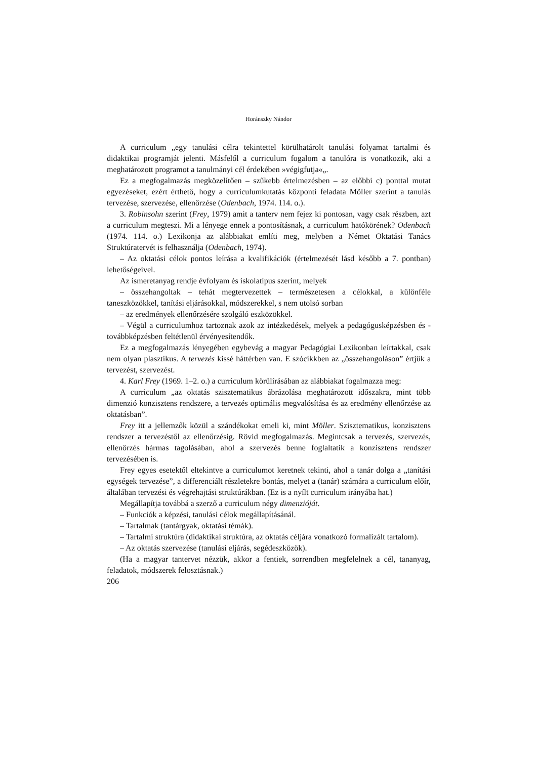Horánszky Nándor
A curriculum „egy tanulási célra tekintettel körülhatárolt tanulási folyamat tartalmi és didaktikai programját jelenti. Másfelől a curriculum fogalom a tanulóra is vonatkozik, aki a meghatározott programot a tanulmányi cél érdekében »végigfutja«„.
Ez a megfogalmazás megközelítően – szűkebb értelmezésben – az előbbi c) ponttal mutat egyezéseket, ezért érthető, hogy a curriculumkutatás központi feladata Möller szerint a tanulás tervezése, szervezése, ellenőrzése (Odenbach, 1974. 114. o.).
3. Robinsohn szerint (Frey, 1979) amit a tanterv nem fejez ki pontosan, vagy csak részben, azt a curriculum megteszi. Mi a lényege ennek a pontosításnak, a curriculum hatókörének? Odenbach (1974. 114. o.) Lexikonja az alábbiakat említi meg, melyben a Német Oktatási Tanács Struktúratervét is felhasználja (Odenbach, 1974).
– Az oktatási célok pontos leírása a kvalifikációk (értelmezését lásd később a 7. pontban) lehetőségeivel.
Az ismeretanyag rendje évfolyam és iskolatípus szerint, melyek
– összehangoltak – tehát megtervezettek – természetesen a célokkal, a különféle taneszközökkel, tanítási eljárásokkal, módszerekkel, s nem utolsó sorban
– az eredmények ellenőrzésére szolgáló eszközökkel.
– Végül a curriculumhoz tartoznak azok az intézkedések, melyek a pedagógusképzésben és -továbbképzésben feltétlenül érvényesítendők.
Ez a megfogalmazás lényegében egybevág a magyar Pedagógiai Lexikonban leírtakkal, csak nem olyan plasztikus. A tervezés kissé háttérben van. E szócikkben az „összehangoláson” értjük a tervezést, szervezést.
4. Karl Frey (1969. 1–2. o.) a curriculum körülírásában az alábbiakat fogalmazza meg:
A curriculum „az oktatás szisztematikus ábrázolása meghatározott időszakra, mint több dimenzió konzisztens rendszere, a tervezés optimális megvalósítása és az eredmény ellenőrzése az oktatásban”.
Frey itt a jellemzők közül a szándékokat emeli ki, mint Möller. Szisztematikus, konzisztens rendszer a tervezéstől az ellenőrzésig. Rövid megfogalmazás. Megintcsak a tervezés, szervezés, ellenőrzés hármas tagolásában, ahol a szervezés benne foglaltatik a konzisztens rendszer tervezésében is.
Frey egyes esetektől eltekintve a curriculumot keretnek tekinti, ahol a tanár dolga a „tanítási egységek tervezése”, a differenciált részletekre bontás, melyet a (tanár) számára a curriculum előír, általában tervezési és végrehajtási struktúrákban. (Ez is a nyílt curriculum irányába hat.)
Megállapítja továbbá a szerző a curriculum négy dimenzióját.
– Funkciók a képzési, tanulási célok megállapításánál.
– Tartalmak (tantárgyak, oktatási témák).
– Tartalmi struktúra (didaktikai struktúra, az oktatás céljára vonatkozó formalizált tartalom).
– Az oktatás szervezése (tanulási eljárás, segédeszközök).
(Ha a magyar tantervet nézzük, akkor a fentiek, sorrendben megfelelnek a cél, tananyag, feladatok, módszerek felosztásnak.)
206